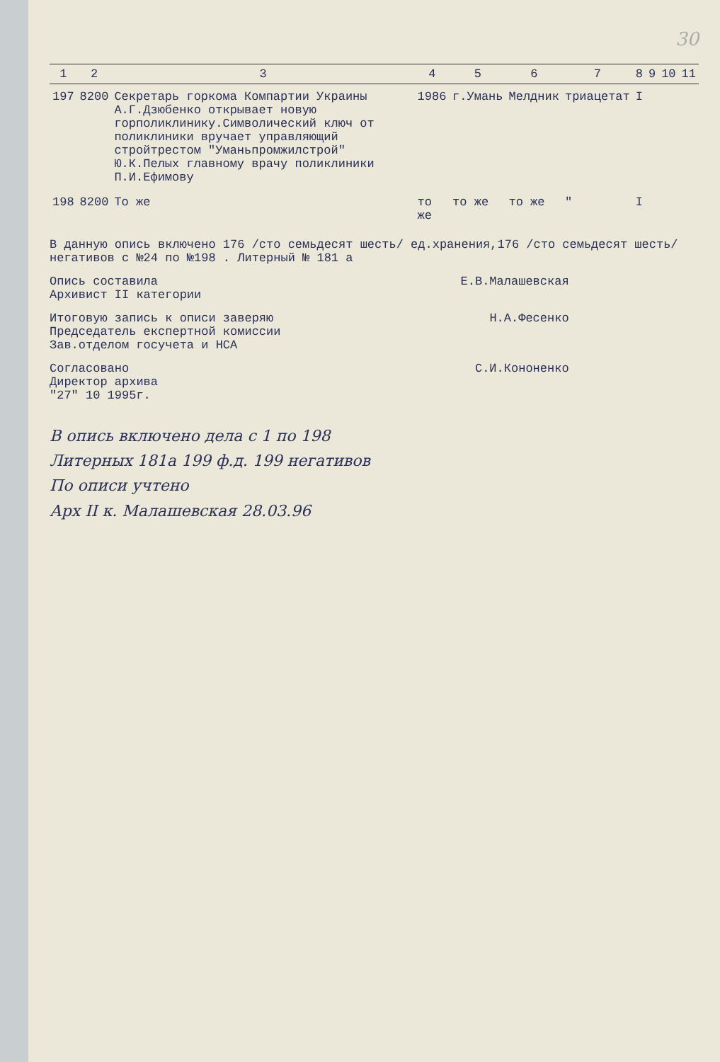30
| 1 | 2 | 3 | 4 | 5 | 6 | 7 | 8 | 9 | 10 | 11 |
| --- | --- | --- | --- | --- | --- | --- | --- | --- | --- | --- |
| 197 | 8200 | Секретарь горкома Компартии Украины А.Г.Дзюбенко открывает новую горполиклинику.Символический ключ от поликлиники вручает управляющий стройтрестом "Уманьпромжилстрой" Ю.К.Пелых главному врачу поликлиники П.И.Ефимову | 1986 | г.Умань | Мелдник | триацетат | I | | | |
| 198 | 8200 | То же | то же | то же | то же | " | I | | | |
В данную опись включено 176 /сто семьдесят шесть/ ед.хранения,176 /сто семьдесят шесть/ негативов с №24 по №198 . Литерный № 181 а
Опись составила
Архивист II категории Е.В.Малашевская
Итоговую запись к описи заверяю
Председатель експертной комиссии
Зав.отделом госучета и НСА Н.А.Фесенко
Согласовано
Директор архива
"27" 10 1995г. С.И.Кононенко
В опись включено дела с 1 по 198
Литерных 181а 199 ф.д. 199 негативов
По описи учтено
Арх II к. Малашевская 28.03.96